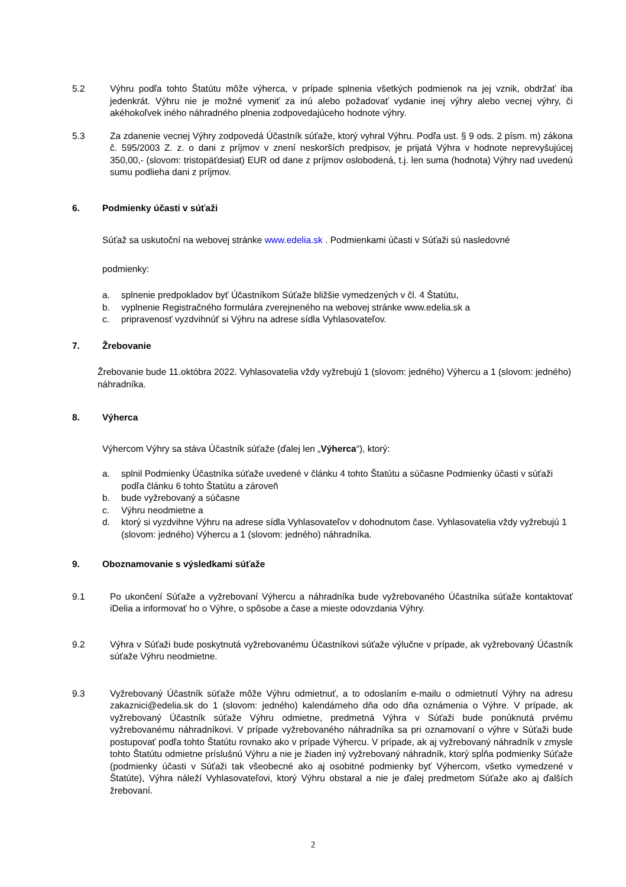5.2 Výhru podľa tohto Štatútu môže výherca, v prípade splnenia všetkých podmienok na jej vznik, obdržať iba jedenkrát. Výhru nie je možné vymeniť za inú alebo požadovať vydanie inej výhry alebo vecnej výhry, či akéhokoľvek iného náhradného plnenia zodpovedajúceho hodnote výhry.
5.3 Za zdanenie vecnej Výhry zodpovedá Účastník súťaže, ktorý vyhral Výhru. Podľa ust. § 9 ods. 2 písm. m) zákona č. 595/2003 Z. z. o dani z príjmov v znení neskorších predpisov, je prijatá Výhra v hodnote neprevyšujúcej 350,00,- (slovom: tristopäťdesiat) EUR od dane z príjmov oslobodená, t.j. len suma (hodnota) Výhry nad uvedenú sumu podlieha dani z príjmov.
6. Podmienky účasti v súťaži
Súťaž sa uskutoční na webovej stránke www.edelia.sk . Podmienkami účasti v Súťaži sú nasledovné
podmienky:
a. splnenie predpokladov byť Účastníkom Súťaže bližšie vymedzených v čl. 4 Štatútu,
b. vyplnenie Registračného formulára zverejneného na webovej stránke www.edelia.sk a
c. pripravenosť vyzdvihnúť si Výhru na adrese sídla Vyhlasovateľov.
7. Žrebovanie
Žrebovanie bude 11.októbra 2022. Vyhlasovatelia vždy vyžrebujú 1 (slovom: jedného) Výhercu a 1 (slovom: jedného) náhradníka.
8. Výherca
Výhercom Výhry sa stáva Účastník súťaže (ďalej len „Výherca“), ktorý:
a. splnil Podmienky Účastníka súťaže uvedené v článku 4 tohto Štatútu a súčasne Podmienky účasti v súťaži podľa článku 6 tohto Štatútu a zároveň
b. bude vyžrebovaný a súčasne
c. Výhru neodmietne a
d. ktorý si vyzdvihne Výhru na adrese sídla Vyhlasovateľov v dohodnutom čase. Vyhlasovatelia vždy vyžrebujú 1 (slovom: jedného) Výhercu a 1 (slovom: jedného) náhradníka.
9. Oboznamovanie s výsledkami súťaže
9.1 Po ukončení Súťaže a vyžrebovaní Výhercu a náhradníka bude vyžrebovaného Účastníka súťaže kontaktovať iDelia a informovať ho o Výhre, o spôsobe a čase a mieste odovzdania Výhry.
9.2 Výhra v Súťaži bude poskytnutá vyžrebovanému Účastníkovi súťaže výlučne v prípade, ak vyžrebovaný Účastník súťaže Výhru neodmietne.
9.3 Vyžrebovaný Účastník súťaže môže Výhru odmietnuť, a to odoslaním e-mailu o odmietnutí Výhry na adresu zakaznici@edelia.sk do 1 (slovom: jedného) kalendárneho dňa odo dňa oznámenia o Výhre. V prípade, ak vyžrebovaný Účastník súťaže Výhru odmietne, predmetná Výhra v Súťaži bude ponúknutá prvému vyžrebovanému náhradníkovi. V prípade vyžrebovaného náhradníka sa pri oznamovaní o výhre v Súťaži bude postupovať podľa tohto Štatútu rovnako ako v prípade Výhercu. V prípade, ak aj vyžrebovaný náhradník v zmysle tohto Štatútu odmietne príslušnú Výhru a nie je žiaden iný vyžrebovaný náhradník, ktorý spĺňa podmienky Súťaže (podmienky účasti v Súťaži tak všeobecné ako aj osobitné podmienky byť Výhercom, všetko vymedzené v Štatúte), Výhra náleží Vyhlasovateľovi, ktorý Výhru obstaral a nie je ďalej predmetom Súťaže ako aj ďalších žrebovaní.
2